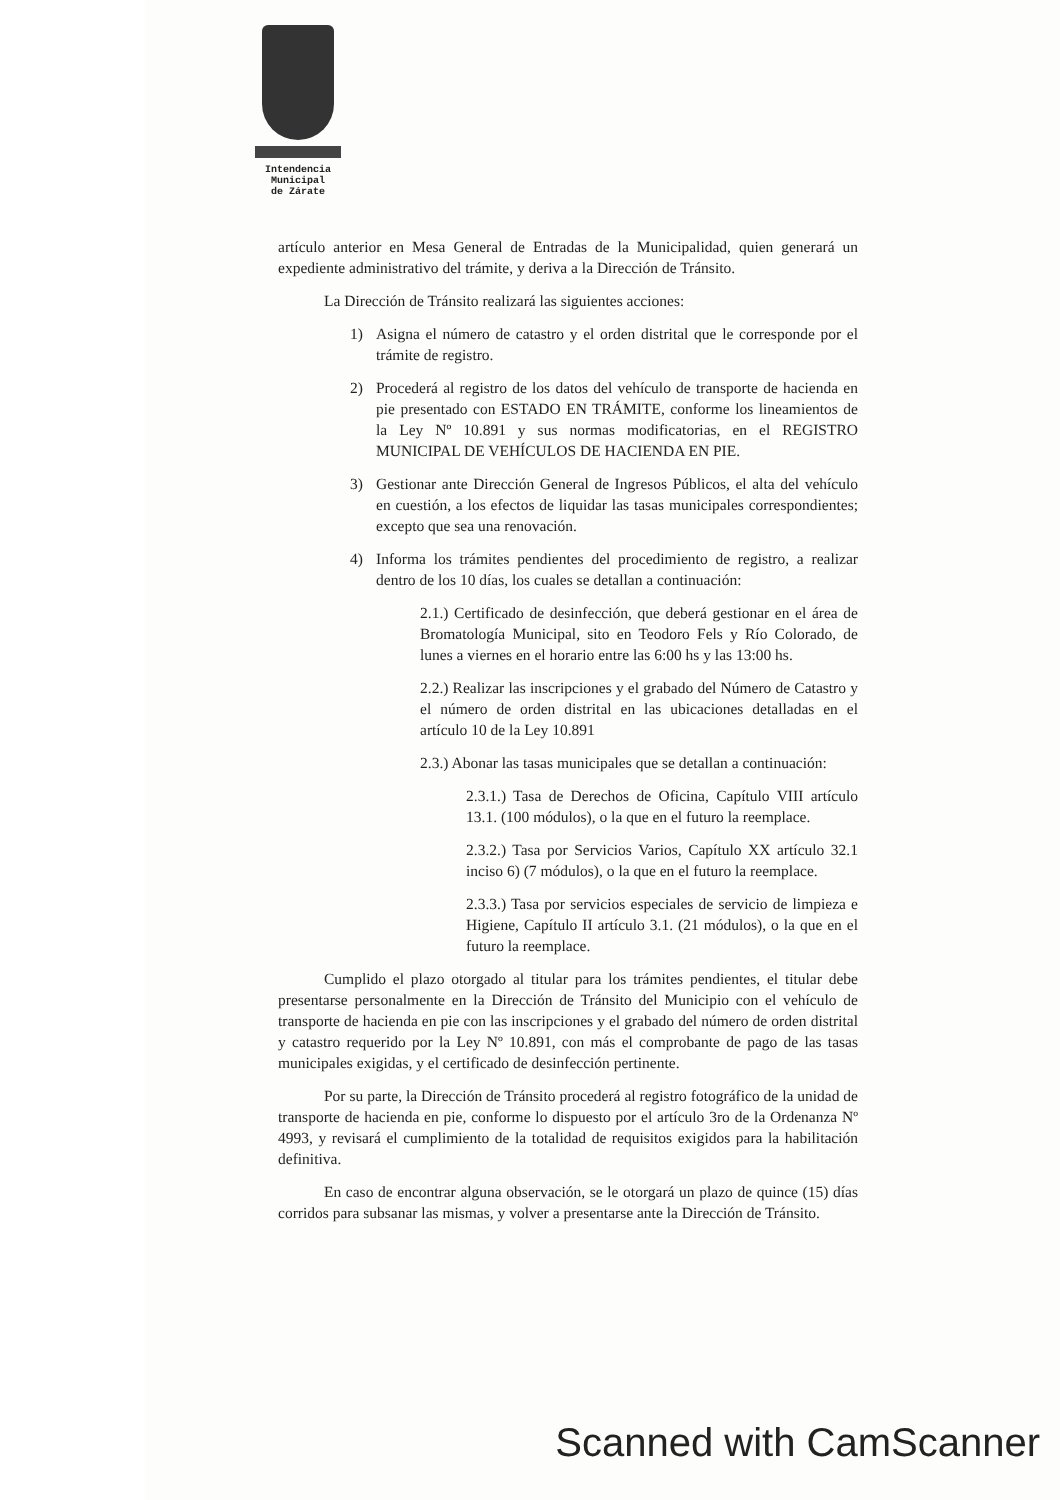Intendencia Municipal
de Zárate
artículo anterior en Mesa General de Entradas de la Municipalidad, quien generará un expediente administrativo del trámite, y deriva a la Dirección de Tránsito.
La Dirección de Tránsito realizará las siguientes acciones:
1) Asigna el número de catastro y el orden distrital que le corresponde por el trámite de registro.
2) Procederá al registro de los datos del vehículo de transporte de hacienda en pie presentado con ESTADO EN TRÁMITE, conforme los lineamientos de la Ley Nº 10.891 y sus normas modificatorias, en el REGISTRO MUNICIPAL DE VEHÍCULOS DE HACIENDA EN PIE.
3) Gestionar ante Dirección General de Ingresos Públicos, el alta del vehículo en cuestión, a los efectos de liquidar las tasas municipales correspondientes; excepto que sea una renovación.
4) Informa los trámites pendientes del procedimiento de registro, a realizar dentro de los 10 días, los cuales se detallan a continuación:
2.1.) Certificado de desinfección, que deberá gestionar en el área de Bromatología Municipal, sito en Teodoro Fels y Río Colorado, de lunes a viernes en el horario entre las 6:00 hs y las 13:00 hs.
2.2.) Realizar las inscripciones y el grabado del Número de Catastro y el número de orden distrital en las ubicaciones detalladas en el artículo 10 de la Ley 10.891
2.3.) Abonar las tasas municipales que se detallan a continuación:
2.3.1.) Tasa de Derechos de Oficina, Capítulo VIII artículo 13.1. (100 módulos), o la que en el futuro la reemplace.
2.3.2.) Tasa por Servicios Varios, Capítulo XX artículo 32.1 inciso 6) (7 módulos), o la que en el futuro la reemplace.
2.3.3.) Tasa por servicios especiales de servicio de limpieza e Higiene, Capítulo II artículo 3.1. (21 módulos), o la que en el futuro la reemplace.
Cumplido el plazo otorgado al titular para los trámites pendientes, el titular debe presentarse personalmente en la Dirección de Tránsito del Municipio con el vehículo de transporte de hacienda en pie con las inscripciones y el grabado del número de orden distrital y catastro requerido por la Ley Nº 10.891, con más el comprobante de pago de las tasas municipales exigidas, y el certificado de desinfección pertinente.
Por su parte, la Dirección de Tránsito procederá al registro fotográfico de la unidad de transporte de hacienda en pie, conforme lo dispuesto por el artículo 3ro de la Ordenanza Nº 4993, y revisará el cumplimiento de la totalidad de requisitos exigidos para la habilitación definitiva.
En caso de encontrar alguna observación, se le otorgará un plazo de quince (15) días corridos para subsanar las mismas, y volver a presentarse ante la Dirección de Tránsito.
Scanned with CamScanner